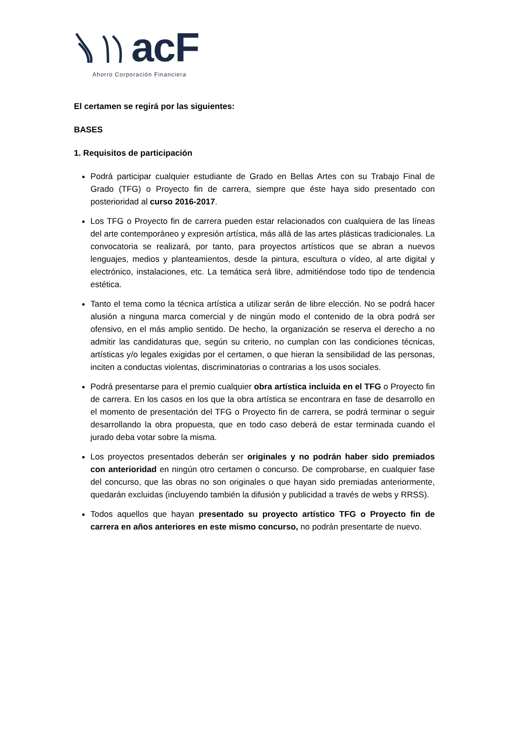acF
Ahorro Corporación Financiera
El certamen se regirá por las siguientes:
BASES
1. Requisitos de participación
Podrá participar cualquier estudiante de Grado en Bellas Artes con su Trabajo Final de Grado (TFG) o Proyecto fin de carrera, siempre que éste haya sido presentado con posterioridad al curso 2016-2017.
Los TFG o Proyecto fin de carrera pueden estar relacionados con cualquiera de las líneas del arte contemporáneo y expresión artística, más allá de las artes plásticas tradicionales. La convocatoria se realizará, por tanto, para proyectos artísticos que se abran a nuevos lenguajes, medios y planteamientos, desde la pintura, escultura o vídeo, al arte digital y electrónico, instalaciones, etc. La temática será libre, admitiéndose todo tipo de tendencia estética.
Tanto el tema como la técnica artística a utilizar serán de libre elección. No se podrá hacer alusión a ninguna marca comercial y de ningún modo el contenido de la obra podrá ser ofensivo, en el más amplio sentido. De hecho, la organización se reserva el derecho a no admitir las candidaturas que, según su criterio, no cumplan con las condiciones técnicas, artísticas y/o legales exigidas por el certamen, o que hieran la sensibilidad de las personas, inciten a conductas violentas, discriminatorias o contrarias a los usos sociales.
Podrá presentarse para el premio cualquier obra artística incluida en el TFG o Proyecto fin de carrera. En los casos en los que la obra artística se encontrara en fase de desarrollo en el momento de presentación del TFG o Proyecto fin de carrera, se podrá terminar o seguir desarrollando la obra propuesta, que en todo caso deberá de estar terminada cuando el jurado deba votar sobre la misma.
Los proyectos presentados deberán ser originales y no podrán haber sido premiados con anterioridad en ningún otro certamen o concurso. De comprobarse, en cualquier fase del concurso, que las obras no son originales o que hayan sido premiadas anteriormente, quedarán excluidas (incluyendo también la difusión y publicidad a través de webs y RRSS).
Todos aquellos que hayan presentado su proyecto artístico TFG o Proyecto fin de carrera en años anteriores en este mismo concurso, no podrán presentarte de nuevo.